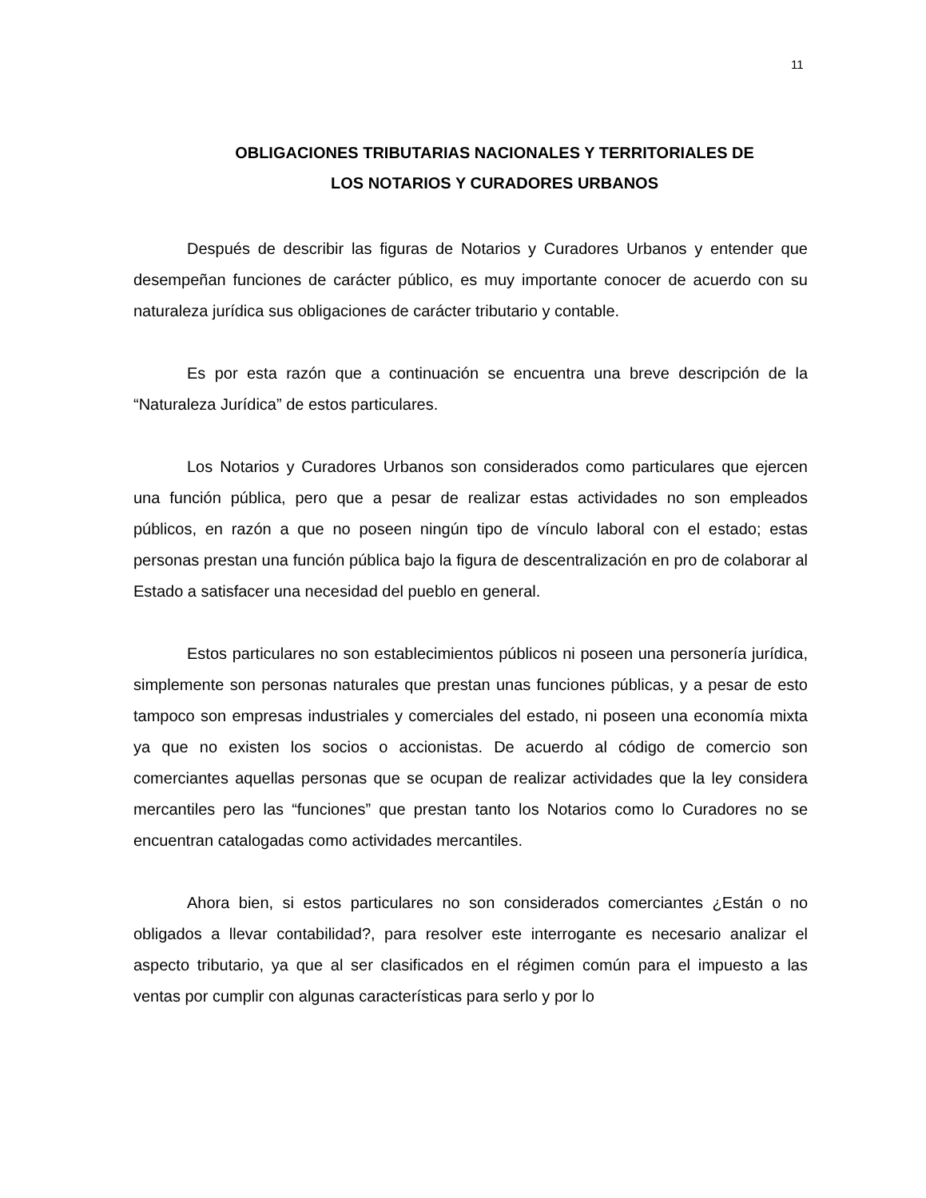11
OBLIGACIONES TRIBUTARIAS NACIONALES Y TERRITORIALES DE
LOS NOTARIOS Y CURADORES URBANOS
Después de describir las figuras de Notarios y Curadores Urbanos y entender que desempeñan funciones de carácter público, es muy importante conocer de acuerdo con su naturaleza jurídica sus obligaciones de carácter tributario y contable.
Es por esta razón que a continuación se encuentra una breve descripción de la “Naturaleza Jurídica” de estos particulares.
Los Notarios y Curadores Urbanos son considerados como particulares que ejercen una función pública, pero que a pesar de realizar estas actividades no son empleados públicos, en razón a que no poseen ningún tipo de vínculo laboral con el estado; estas personas prestan una función pública bajo la figura de descentralización en pro de colaborar al Estado a satisfacer una necesidad del pueblo en general.
Estos particulares no son establecimientos públicos ni poseen una personería jurídica, simplemente son personas naturales que prestan unas funciones públicas, y a pesar de esto tampoco son empresas industriales y comerciales del estado, ni poseen una economía mixta ya que no existen los socios o accionistas. De acuerdo al código de comercio son comerciantes aquellas personas que se ocupan de realizar actividades que la ley considera mercantiles pero las “funciones” que prestan tanto los Notarios como lo Curadores no se encuentran catalogadas como actividades mercantiles.
Ahora bien, si estos particulares no son considerados comerciantes ¿Están o no obligados a llevar contabilidad?, para resolver este interrogante es necesario analizar el aspecto tributario, ya que al ser clasificados en el régimen común para el impuesto a las ventas por cumplir con algunas características para serlo y por lo